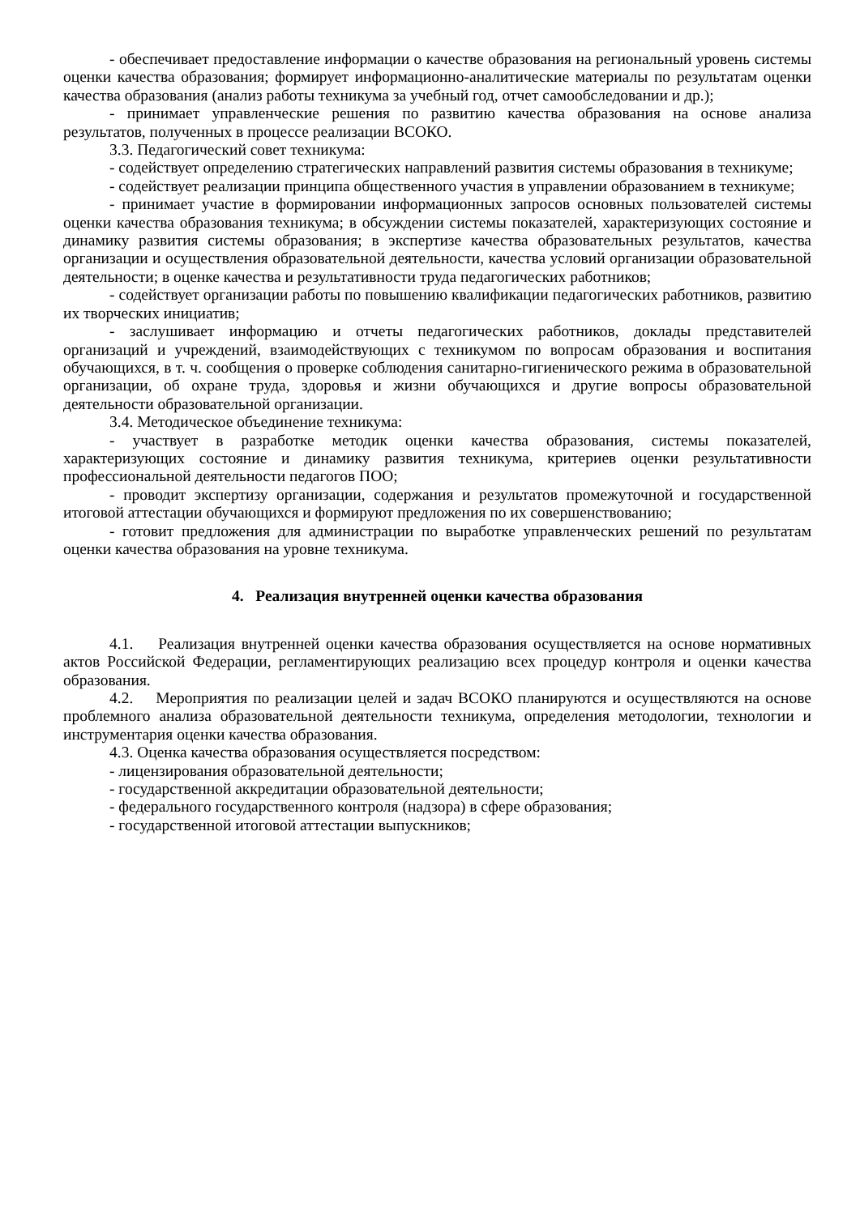- обеспечивает предоставление информации о качестве образования на региональный уровень системы оценки качества образования; формирует информационно-аналитические материалы по результатам оценки качества образования (анализ работы техникума за учебный год, отчет самообследовании и др.);
- принимает управленческие решения по развитию качества образования на основе анализа результатов, полученных в процессе реализации ВСОКО.
3.3. Педагогический совет техникума:
- содействует определению стратегических направлений развития системы образования в техникуме;
- содействует реализации принципа общественного участия в управлении образованием в техникуме;
- принимает участие в формировании информационных запросов основных пользователей системы оценки качества образования техникума; в обсуждении системы показателей, характеризующих состояние и динамику развития системы образования; в экспертизе качества образовательных результатов, качества организации и осуществления образовательной деятельности, качества условий организации образовательной деятельности; в оценке качества и результативности труда педагогических работников;
- содействует организации работы по повышению квалификации педагогических работников, развитию их творческих инициатив;
- заслушивает информацию и отчеты педагогических работников, доклады представителей организаций и учреждений, взаимодействующих с техникумом по вопросам образования и воспитания обучающихся, в т. ч. сообщения о проверке соблюдения санитарно-гигиенического режима в образовательной организации, об охране труда, здоровья и жизни обучающихся и другие вопросы образовательной деятельности образовательной организации.
3.4. Методическое объединение техникума:
- участвует в разработке методик оценки качества образования, системы показателей, характеризующих состояние и динамику развития техникума, критериев оценки результативности профессиональной деятельности педагогов ПОО;
- проводит экспертизу организации, содержания и результатов промежуточной и государственной итоговой аттестации обучающихся и формируют предложения по их совершенствованию;
- готовит предложения для администрации по выработке управленческих решений по результатам оценки качества образования на уровне техникума.
4. Реализация внутренней оценки качества образования
4.1. Реализация внутренней оценки качества образования осуществляется на основе нормативных актов Российской Федерации, регламентирующих реализацию всех процедур контроля и оценки качества образования.
4.2. Мероприятия по реализации целей и задач ВСОКО планируются и осуществляются на основе проблемного анализа образовательной деятельности техникума, определения методологии, технологии и инструментария оценки качества образования.
4.3. Оценка качества образования осуществляется посредством:
- лицензирования образовательной деятельности;
- государственной аккредитации образовательной деятельности;
- федерального государственного контроля (надзора) в сфере образования;
- государственной итоговой аттестации выпускников;